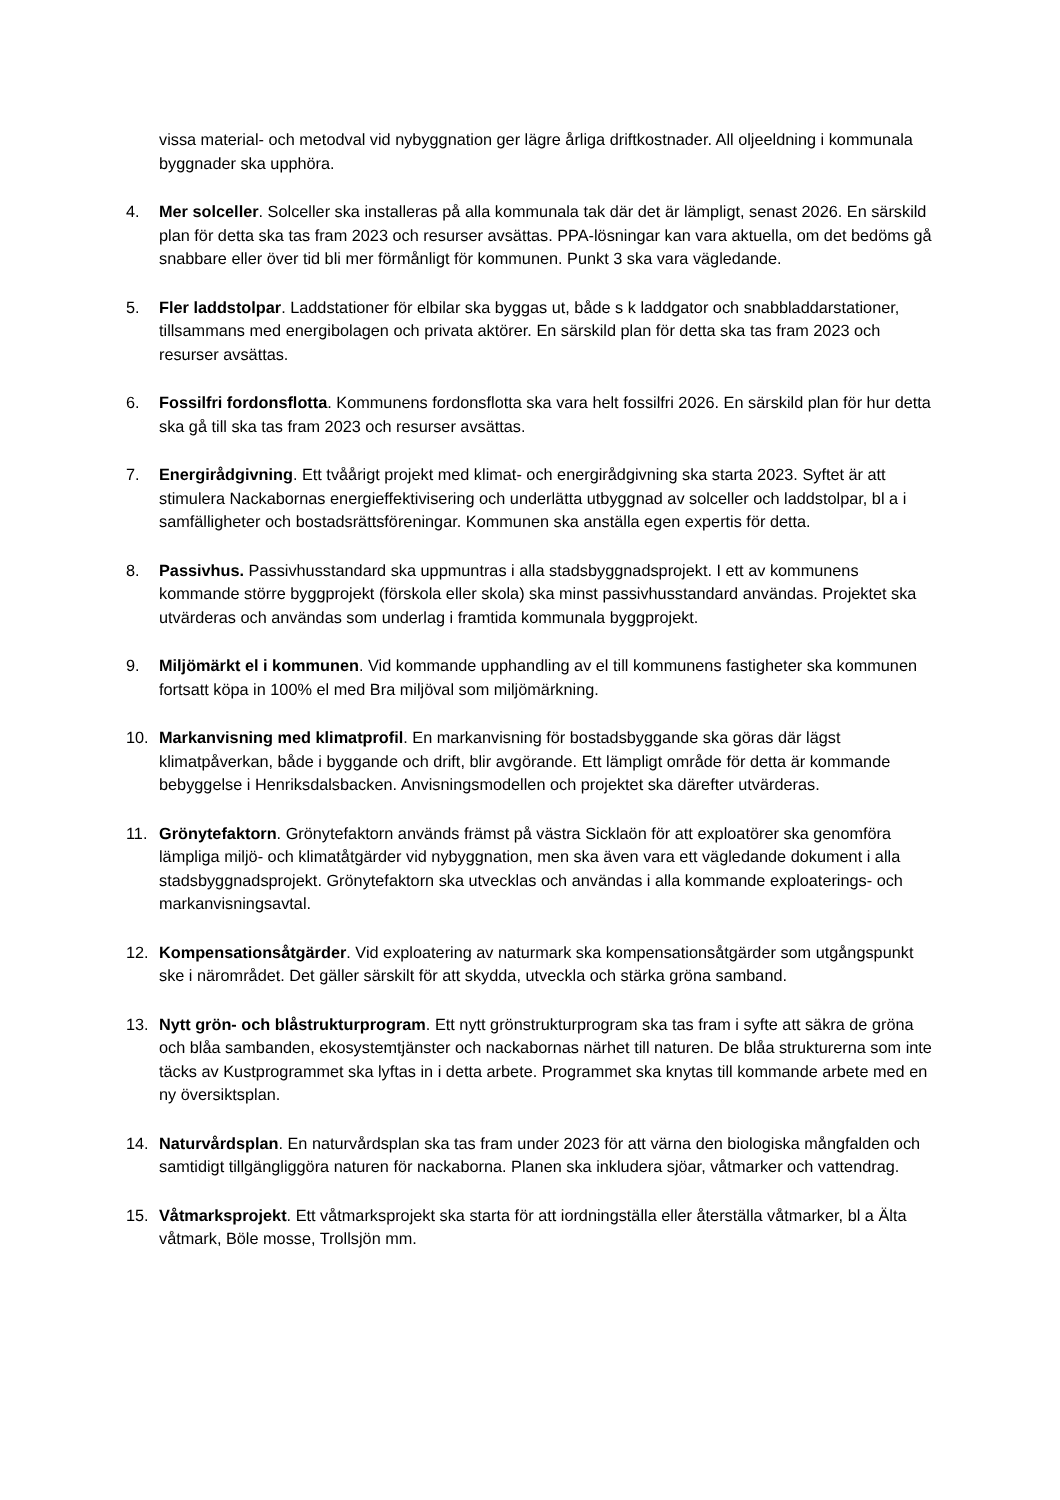vissa material- och metodval vid nybyggnation ger lägre årliga driftkostnader. All oljeeldning i kommunala byggnader ska upphöra.
4. Mer solceller. Solceller ska installeras på alla kommunala tak där det är lämpligt, senast 2026. En särskild plan för detta ska tas fram 2023 och resurser avsättas. PPA-lösningar kan vara aktuella, om det bedöms gå snabbare eller över tid bli mer förmånligt för kommunen. Punkt 3 ska vara vägledande.
5. Fler laddstolpar. Laddstationer för elbilar ska byggas ut, både s k laddgator och snabbladdarstationer, tillsammans med energibolagen och privata aktörer. En särskild plan för detta ska tas fram 2023 och resurser avsättas.
6. Fossilfri fordonsflotta. Kommunens fordonsflotta ska vara helt fossilfri 2026. En särskild plan för hur detta ska gå till ska tas fram 2023 och resurser avsättas.
7. Energirådgivning. Ett tvåårigt projekt med klimat- och energirådgivning ska starta 2023. Syftet är att stimulera Nackabornas energieffektivisering och underlätta utbyggnad av solceller och laddstolpar, bl a i samfälligheter och bostadsrättsföreningar. Kommunen ska anställa egen expertis för detta.
8. Passivhus. Passivhusstandard ska uppmuntras i alla stadsbyggnadsprojekt. I ett av kommunens kommande större byggprojekt (förskola eller skola) ska minst passivhusstandard användas. Projektet ska utvärderas och användas som underlag i framtida kommunala byggprojekt.
9. Miljömärkt el i kommunen. Vid kommande upphandling av el till kommunens fastigheter ska kommunen fortsatt köpa in 100% el med Bra miljöval som miljömärkning.
10. Markanvisning med klimatprofil. En markanvisning för bostadsbyggande ska göras där lägst klimatpåverkan, både i byggande och drift, blir avgörande. Ett lämpligt område för detta är kommande bebyggelse i Henriksdalsbacken. Anvisningsmodellen och projektet ska därefter utvärderas.
11. Grönytefaktorn. Grönytefaktorn används främst på västra Sicklaön för att exploatörer ska genomföra lämpliga miljö- och klimatåtgärder vid nybyggnation, men ska även vara ett vägledande dokument i alla stadsbyggnadsprojekt. Grönytefaktorn ska utvecklas och användas i alla kommande exploaterings- och markanvisningsavtal.
12. Kompensationsåtgärder. Vid exploatering av naturmark ska kompensationsåtgärder som utgångspunkt ske i närområdet. Det gäller särskilt för att skydda, utveckla och stärka gröna samband.
13. Nytt grön- och blåstrukturprogram. Ett nytt grönstrukturprogram ska tas fram i syfte att säkra de gröna och blåa sambanden, ekosystemtjänster och nackabornas närhet till naturen. De blåa strukturerna som inte täcks av Kustprogrammet ska lyftas in i detta arbete. Programmet ska knytas till kommande arbete med en ny översiktsplan.
14. Naturvårdsplan. En naturvårdsplan ska tas fram under 2023 för att värna den biologiska mångfalden och samtidigt tillgängliggöra naturen för nackaborna. Planen ska inkludera sjöar, våtmarker och vattendrag.
15. Våtmarksprojekt. Ett våtmarksprojekt ska starta för att iordningställa eller återställa våtmarker, bl a Älta våtmark, Böle mosse, Trollsjön mm.